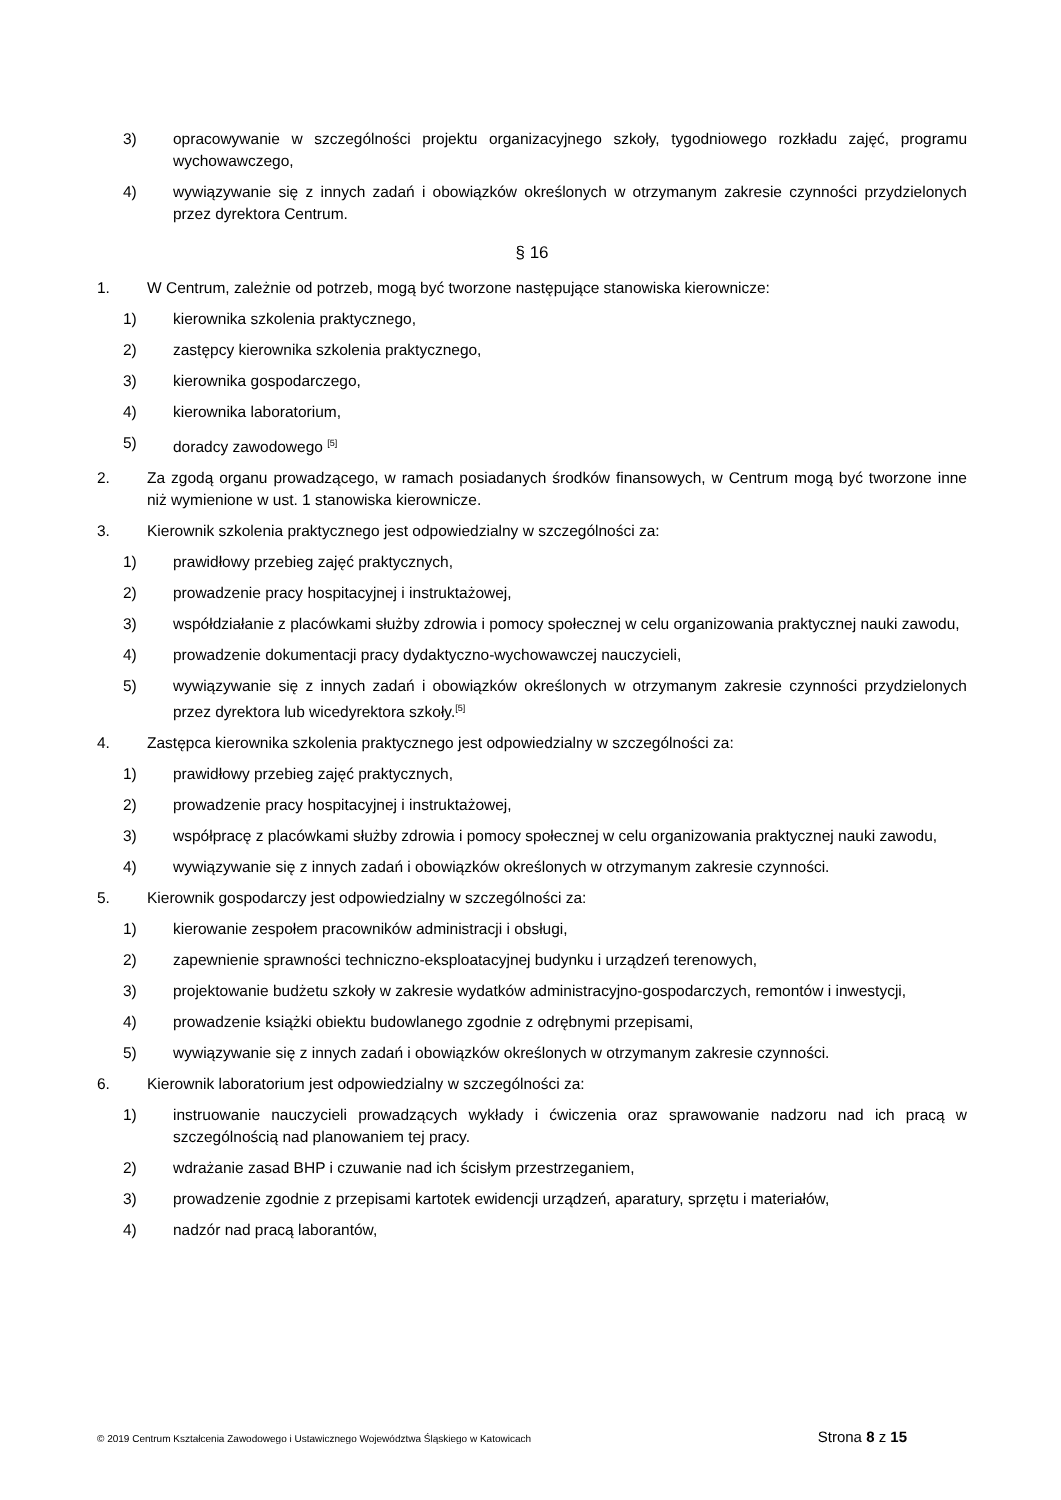3) opracowywanie w szczególności projektu organizacyjnego szkoły, tygodniowego rozkładu zajęć, programu wychowawczego,
4) wywiązywanie się z innych zadań i obowiązków określonych w otrzymanym zakresie czynności przydzielonych przez dyrektora Centrum.
§ 16
1. W Centrum, zależnie od potrzeb, mogą być tworzone następujące stanowiska kierownicze:
1) kierownika szkolenia praktycznego,
2) zastępcy kierownika szkolenia praktycznego,
3) kierownika gospodarczego,
4) kierownika laboratorium,
5) doradcy zawodowego <sup>[5]</sup>
2. Za zgodą organu prowadzącego, w ramach posiadanych środków finansowych, w Centrum mogą być tworzone inne niż wymienione w ust. 1 stanowiska kierownicze.
3. Kierownik szkolenia praktycznego jest odpowiedzialny w szczególności za:
1) prawidłowy przebieg zajęć praktycznych,
2) prowadzenie pracy hospitacyjnej i instruktażowej,
3) współdziałanie z placówkami służby zdrowia i pomocy społecznej w celu organizowania praktycznej nauki zawodu,
4) prowadzenie dokumentacji pracy dydaktyczno-wychowawczej nauczycieli,
5) wywiązywanie się z innych zadań i obowiązków określonych w otrzymanym zakresie czynności przydzielonych przez dyrektora lub wicedyrektora szkoły.<sup>[5]</sup>
4. Zastępca kierownika szkolenia praktycznego jest odpowiedzialny w szczególności za:
1) prawidłowy przebieg zajęć praktycznych,
2) prowadzenie pracy hospitacyjnej i instruktażowej,
3) współpracę z placówkami służby zdrowia i pomocy społecznej w celu organizowania praktycznej nauki zawodu,
4) wywiązywanie się z innych zadań i obowiązków określonych w otrzymanym zakresie czynności.
5. Kierownik gospodarczy jest odpowiedzialny w szczególności za:
1) kierowanie zespołem pracowników administracji i obsługi,
2) zapewnienie sprawności techniczno-eksploatacyjnej budynku i urządzeń terenowych,
3) projektowanie budżetu szkoły w zakresie wydatków administracyjno-gospodarczych, remontów i inwestycji,
4) prowadzenie książki obiektu budowlanego zgodnie z odrębnymi przepisami,
5) wywiązywanie się z innych zadań i obowiązków określonych w otrzymanym zakresie czynności.
6. Kierownik laboratorium jest odpowiedzialny w szczególności za:
1) instruowanie nauczycieli prowadzących wykłady i ćwiczenia oraz sprawowanie nadzoru nad ich pracą w szczególnością nad planowaniem tej pracy.
2) wdrażanie zasad BHP i czuwanie nad ich ścisłym przestrzeganiem,
3) prowadzenie zgodnie z przepisami kartotek ewidencji urządzeń, aparatury, sprzętu i materiałów,
4) nadzór nad pracą laborantów,
© 2019 Centrum Kształcenia Zawodowego i Ustawicznego Województwa Śląskiego w Katowicach Strona 8 z 15